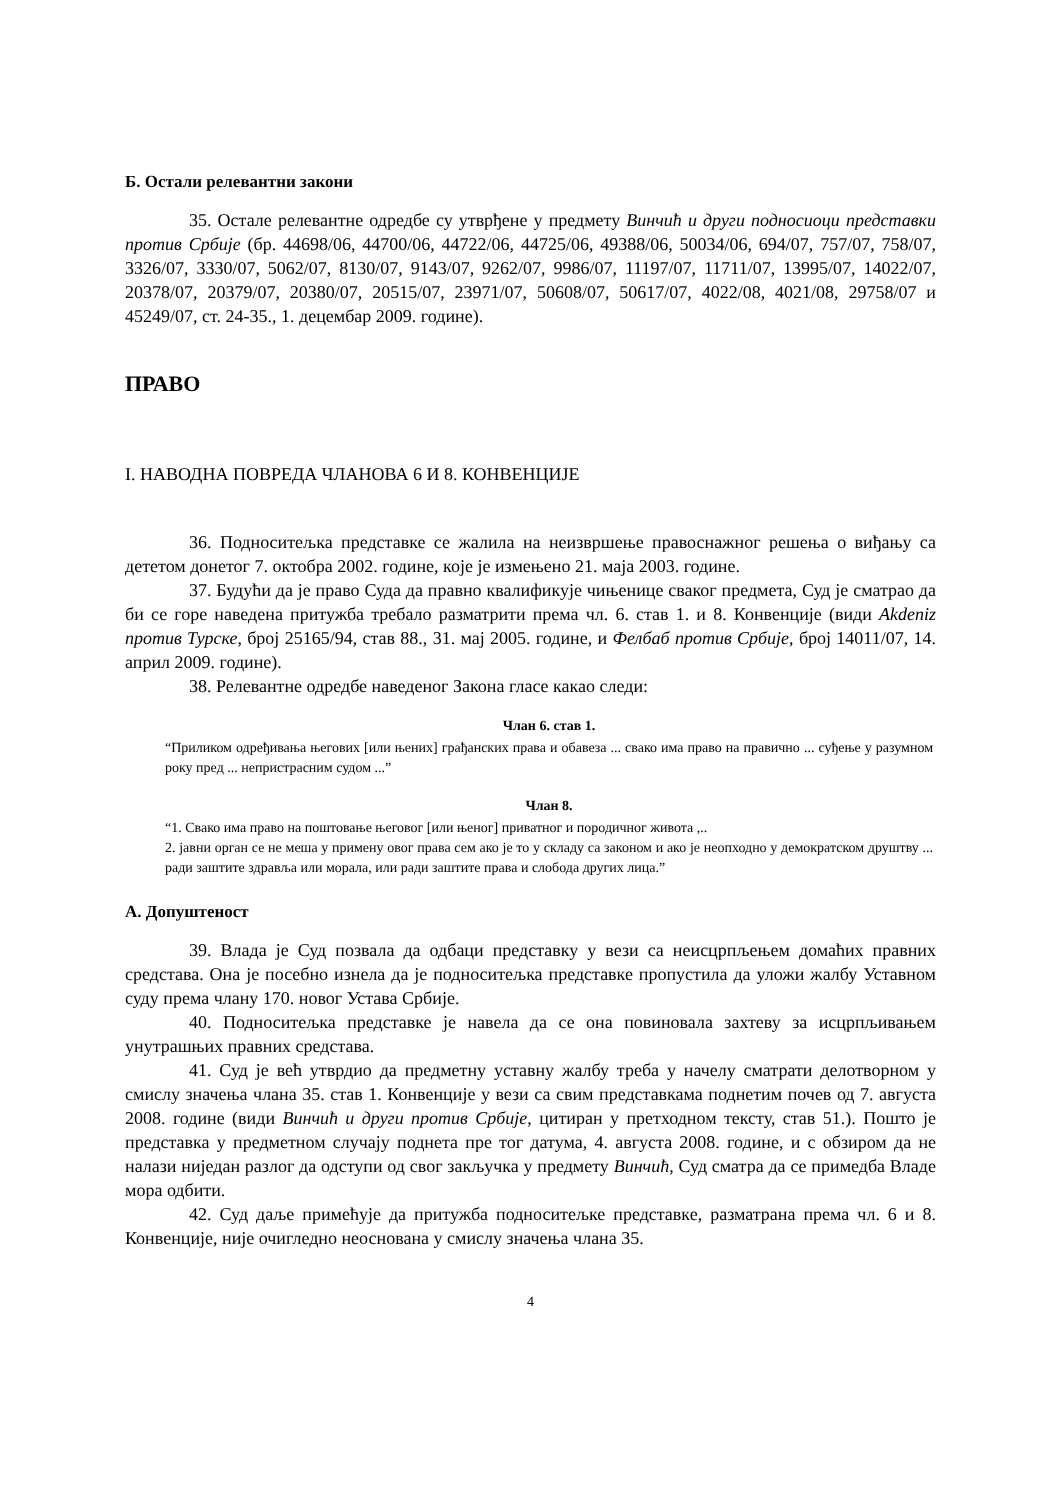Б. Остали релевантни закони
35. Остале релевантне одредбе су утврђене у предмету Винчић и други подносиоци представки против Србије (бр. 44698/06, 44700/06, 44722/06, 44725/06, 49388/06, 50034/06, 694/07, 757/07, 758/07, 3326/07, 3330/07, 5062/07, 8130/07, 9143/07, 9262/07, 9986/07, 11197/07, 11711/07, 13995/07, 14022/07, 20378/07, 20379/07, 20380/07, 20515/07, 23971/07, 50608/07, 50617/07, 4022/08, 4021/08, 29758/07 и 45249/07, ст. 24-35., 1. децембар 2009. године).
ПРАВО
I. НАВОДНА ПОВРЕДА ЧЛАНОВА 6 И 8. КОНВЕНЦИЈЕ
36. Подноситељка представке се жалила на неизвршење правоснажног решења о виђању са дететом донетог 7. октобра 2002. године, које је измењено 21. маја 2003. године.
37. Будући да је право Суда да правно квалификује чињенице сваког предмета, Суд је сматрао да би се горе наведена притужба требало разматрити према чл. 6. став 1. и 8. Конвенције (види Akdeniz против Турске, број 25165/94, став 88., 31. мај 2005. године, и Фелбаб против Србије, број 14011/07, 14. април 2009. године).
38. Релевантне одредбе наведеног Закона гласе какао следи:
Члан 6. став 1.
“Приликом одређивања његових [или њених] грађанских права и обавеза ... свако има право на правично ... суђење у разумном року пред ... непристрасним судом ...”
Члан 8.
“1. Свако има право на поштовање његовог [или њеног] приватног и породичног живота ,..
2. јавни орган се не меша у примену овог права сем ако је то у складу са законом и ако је неопходно у демократском друштву ... ради заштите здравља или морала, или ради заштите права и слобода других лица.”
А. Допуштеност
39. Влада је Суд позвала да одбаци представку у вези са неисцрпљењем домаћих правних средстава. Она је посебно изнела да је подноситељка представке пропустила да уложи жалбу Уставном суду према члану 170. новог Устава Србије.
40. Подноситељка представке је навела да се она повиновала захтеву за исцрпљивањем унутрашњих правних средстава.
41. Суд је већ утврдио да предметну уставну жалбу треба у начелу сматрати делотворном у смислу значења члана 35. став 1. Конвенције у вези са свим представкама поднетим почев од 7. августа 2008. године (види Винчић и други против Србије, цитиран у претходном тексту, став 51.). Пошто је представка у предметном случају поднета пре тог датума, 4. августа 2008. године, и с обзиром да не налази ниједан разлог да одступи од свог закључка у предмету Винчић, Суд сматра да се примедба Владе мора одбити.
42. Суд даље примећује да притужба подноситељке представке, разматрана према чл. 6 и 8. Конвенције, није очигледно неоснована у смислу значења члана 35.
4